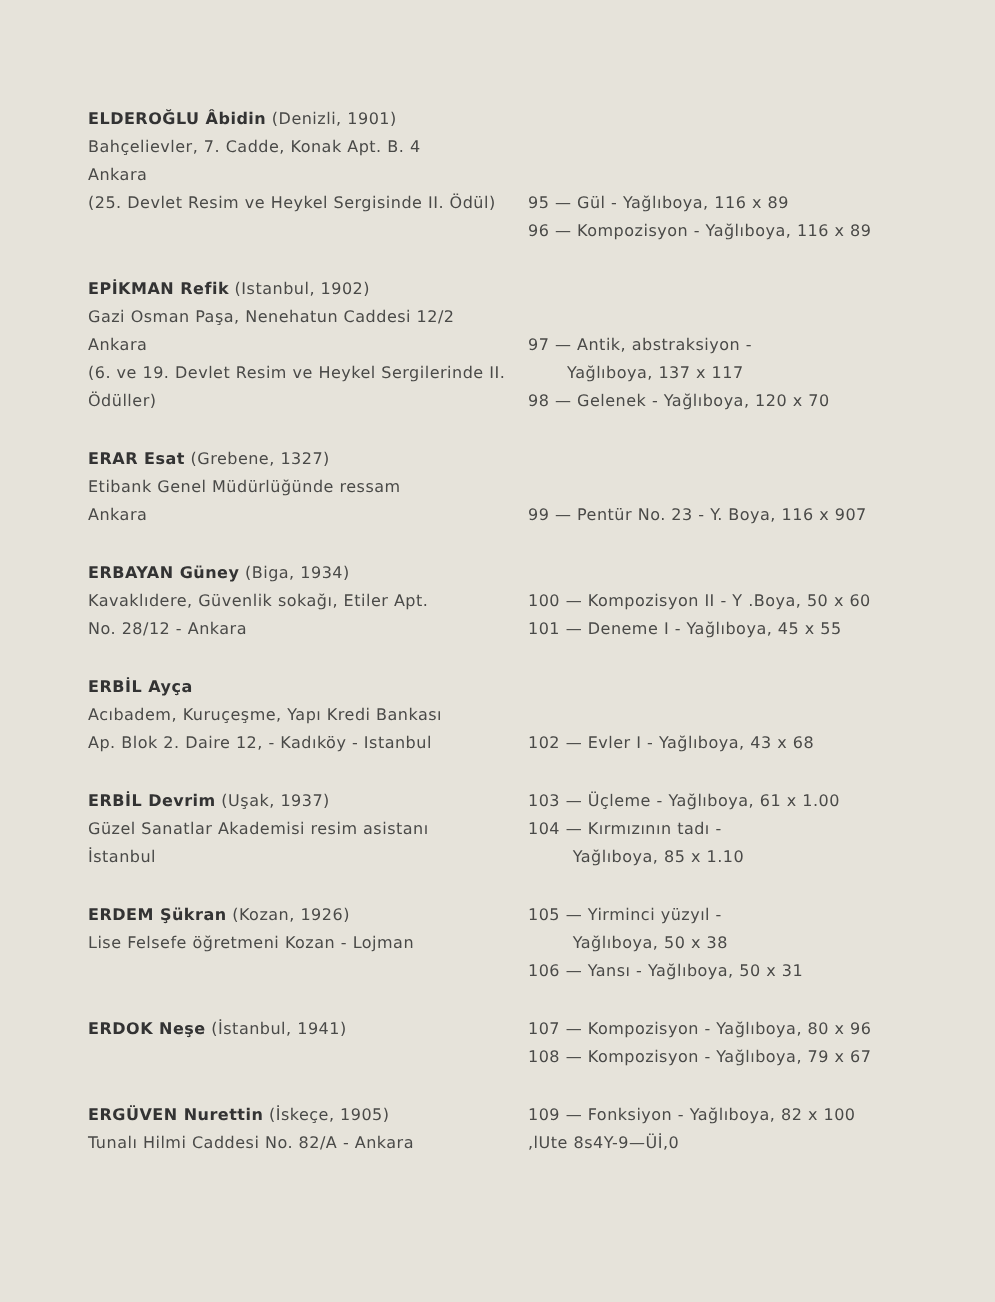ELDEROĞLU Âbidin (Denizli, 1901)
Bahçelievler, 7. Cadde, Konak Apt. B. 4
Ankara
(25. Devlet Resim ve Heykel Sergisinde II. Ödül)
95 — Gül - Yağlıboya, 116 x 89
96 — Kompozisyon - Yağlıboya, 116 x 89
EPİKMAN Refik (Istanbul, 1902)
Gazi Osman Paşa, Nenehatun Caddesi 12/2
Ankara
(6. ve 19. Devlet Resim ve Heykel Sergilerinde II. Ödüller)
97 — Antik, abstraksiyon -
Yağlıboya, 137 x 117
98 — Gelenek - Yağlıboya, 120 x 70
ERAR Esat (Grebene, 1327)
Etibank Genel Müdürlüğünde ressam
Ankara
99 — Pentür No. 23 - Y. Boya, 116 x 907
ERBAYAN Güney (Biga, 1934)
Kavaklıdere, Güvenlik sokağı, Etiler Apt.
No. 28/12 - Ankara
100 — Kompozisyon II - Y .Boya, 50 x 60
101 — Deneme I - Yağlıboya, 45 x 55
ERBİL Ayça
Acıbadem, Kuruçeşme, Yapı Kredi Bankası
Ap. Blok 2. Daire 12, - Kadıköy - Istanbul
102 — Evler I - Yağlıboya, 43 x 68
ERBİL Devrim (Uşak, 1937)
Güzel Sanatlar Akademisi resim asistanı
İstanbul
103 — Üçleme - Yağlıboya, 61 x 1.00
104 — Kırmızının tadı -
Yağlıboya, 85 x 1.10
ERDEM Şükran (Kozan, 1926)
Lise Felsefe öğretmeni Kozan - Lojman
105 — Yirminci yüzyıl -
Yağlıboya, 50 x 38
106 — Yansı - Yağlıboya, 50 x 31
ERDOK Neşe (İstanbul, 1941) 107 — Kompozisyon - Yağlıboya, 80 x 96
108 — Kompozisyon - Yağlıboya, 79 x 67
ERGÜVEN Nurettin (İskeçe, 1905)
Tunalı Hilmi Caddesi No. 82/A - Ankara
109 — Fonksiyon - Yağlıboya, 82 x 100
,lUte 8s4Y-9—Üİ,0